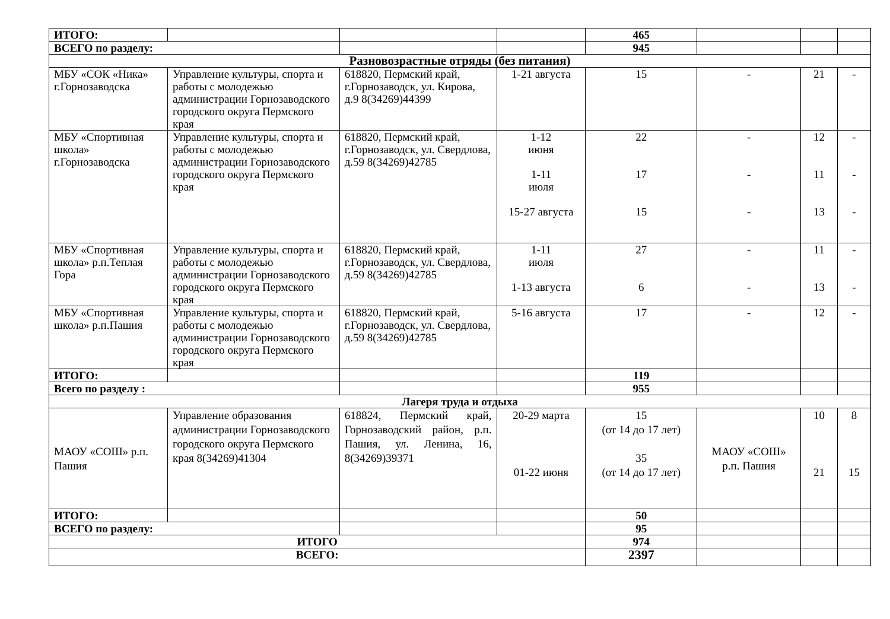| ИТОГО: | | | | 465 | | | |
| ВСЕГО по разделу: | | | | 945 | | | |
| Разновозрастные отряды (без питания) | | | | | | | |
| МБУ «СОК «Ника» г.Горнозаводска | Управление культуры, спорта и работы с молодежью администрации Горнозаводского городского округа Пермского края | 618820, Пермский край, г.Горнозаводск, ул. Кирова, д.9 8(34269)44399 | 1-21 августа | 15 | - | 21 | - |
| МБУ «Спортивная школа» г.Горнозаводска | Управление культуры, спорта и работы с молодежью администрации Горнозаводского городского округа Пермского края | 618820, Пермский край, г.Горнозаводск, ул. Свердлова, д.59 8(34269)42785 | 1-12 июня 1-11 июля 15-27 августа | 22 17 15 | - - - | 12 11 13 | - - - |
| МБУ «Спортивная школа» р.п.Теплая Гора | Управление культуры, спорта и работы с молодежью администрации Горнозаводского городского округа Пермского края | 618820, Пермский край, г.Горнозаводск, ул. Свердлова, д.59 8(34269)42785 | 1-11 июля 1-13 августа | 27 6 | - - | 11 13 | - - |
| МБУ «Спортивная школа» р.п.Пашия | Управление культуры, спорта и работы с молодежью администрации Горнозаводского городского округа Пермского края | 618820, Пермский край, г.Горнозаводск, ул. Свердлова, д.59 8(34269)42785 | 5-16 августа | 17 | - | 12 | - |
| ИТОГО: | | | | 119 | | | |
| Всего по разделу : | | | | 955 | | | |
| Лагеря труда и отдыха | | | | | | | |
| МАОУ «СОШ» р.п. Пашия | Управление образования администрации Горнозаводского городского округа Пермского края 8(34269)41304 | 618824, Пермский край, Горнозаводский район, р.п. Пашия, ул. Ленина, 16, 8(34269)39371 | 20-29 марта 01-22 июня | 15 (от 14 до 17 лет) 35 (от 14 до 17 лет) | МАОУ «СОШ» р.п. Пашия | 10 21 | 8 15 |
| ИТОГО: | | | | 50 | | | |
| ВСЕГО по разделу: | | | | 95 | | | |
| ИТОГО | | | | 974 | | | |
| ВСЕГО: | | | | 2397 | | | |